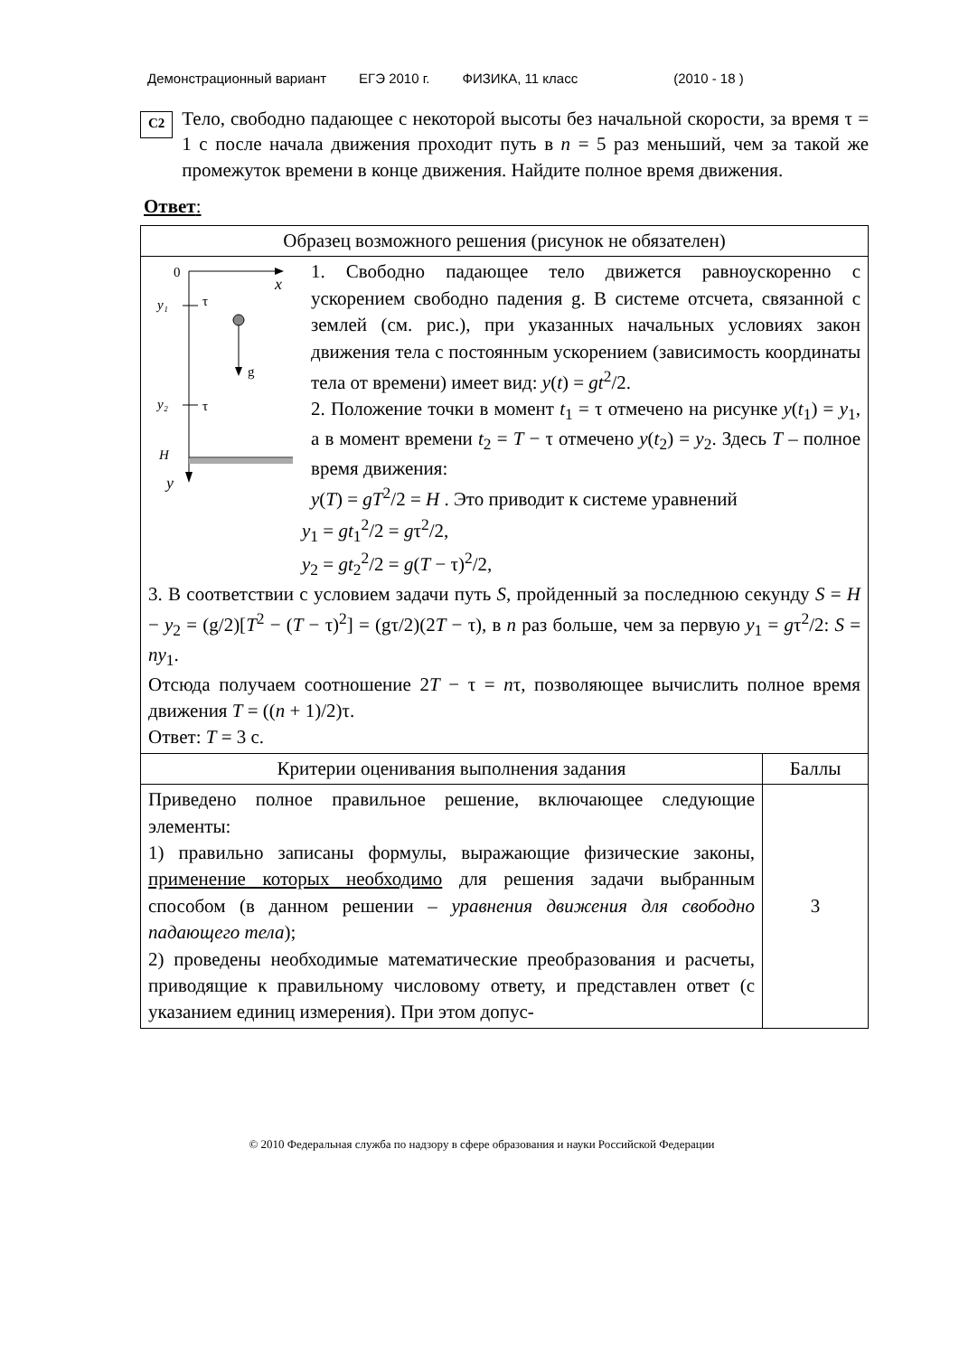Демонстрационный вариант ЕГЭ 2010 г. ФИЗИКА, 11 класс (2010 - 18 )
C2
Тело, свободно падающее с некоторой высоты без начальной скорости, за время τ = 1 с после начала движения проходит путь в n = 5 раз меньший, чем за такой же промежуток времени в конце движения. Найдите полное время движения.
Ответ:
| Образец возможного решения (рисунок не обязателен) | |
| 0 x y₁ τ g y₂ τ H y 1. Свободно падающее тело движется равноускоренно с ускорением свободно падения g. В системе отсчета, связанной с землей (см. рис.), при указанных начальных условиях закон движения тела с постоянным ускорением (зависимость координаты тела от времени) имеет вид: y ( t ) = gt<sup>2</sup>/2. 2. Положение точки в момент t<sub>1</sub> = τ отмечено на рисунке y ( t<sub>1</sub>) = y<sub>1</sub>, а в момент времени t<sub>2</sub> = T − τ отмечено y ( t<sub>2</sub>) = y<sub>2</sub>. Здесь T – полное время движения: y ( T ) = gT<sup>2</sup>/2 = H . Это приводит к системе уравнений y<sub>1</sub> = gt<sub>1</sub><sup>2</sup>/2 = g τ<sup>2</sup>/2, y<sub>2</sub> = gt<sub>2</sub><sup>2</sup>/2 = g ( T − τ)<sup>2</sup>/2, 3. В соответствии с условием задачи путь S , пройденный за последнюю секунду S = H − y<sub>2</sub> = (g/2)[ T<sup>2</sup> − ( T − τ)<sup>2</sup>] = (gτ/2)(2 T − τ), в n раз больше, чем за первую y<sub>1</sub> = g τ<sup>2</sup>/2: S = ny<sub>1</sub>. Отсюда получаем соотношение 2 T − τ = n τ, позволяющее вычислить полное время движения T = (( n + 1)/2)τ. Ответ: T = 3 с. | |
| Критерии оценивания выполнения задания | Баллы |
| Приведено полное правильное решение, включающее следующие элементы: 1) правильно записаны формулы, выражающие физические законы, применение которых необходимо для решения задачи выбранным способом (в данном решении – уравнения движения для свободно падающего тела ); 2) проведены необходимые математические преобразования и расчеты, приводящие к правильному числовому ответу, и представлен ответ (с указанием единиц измерения). При этом допус- | 3 |
© 2010 Федеральная служба по надзору в сфере образования и науки Российской Федерации